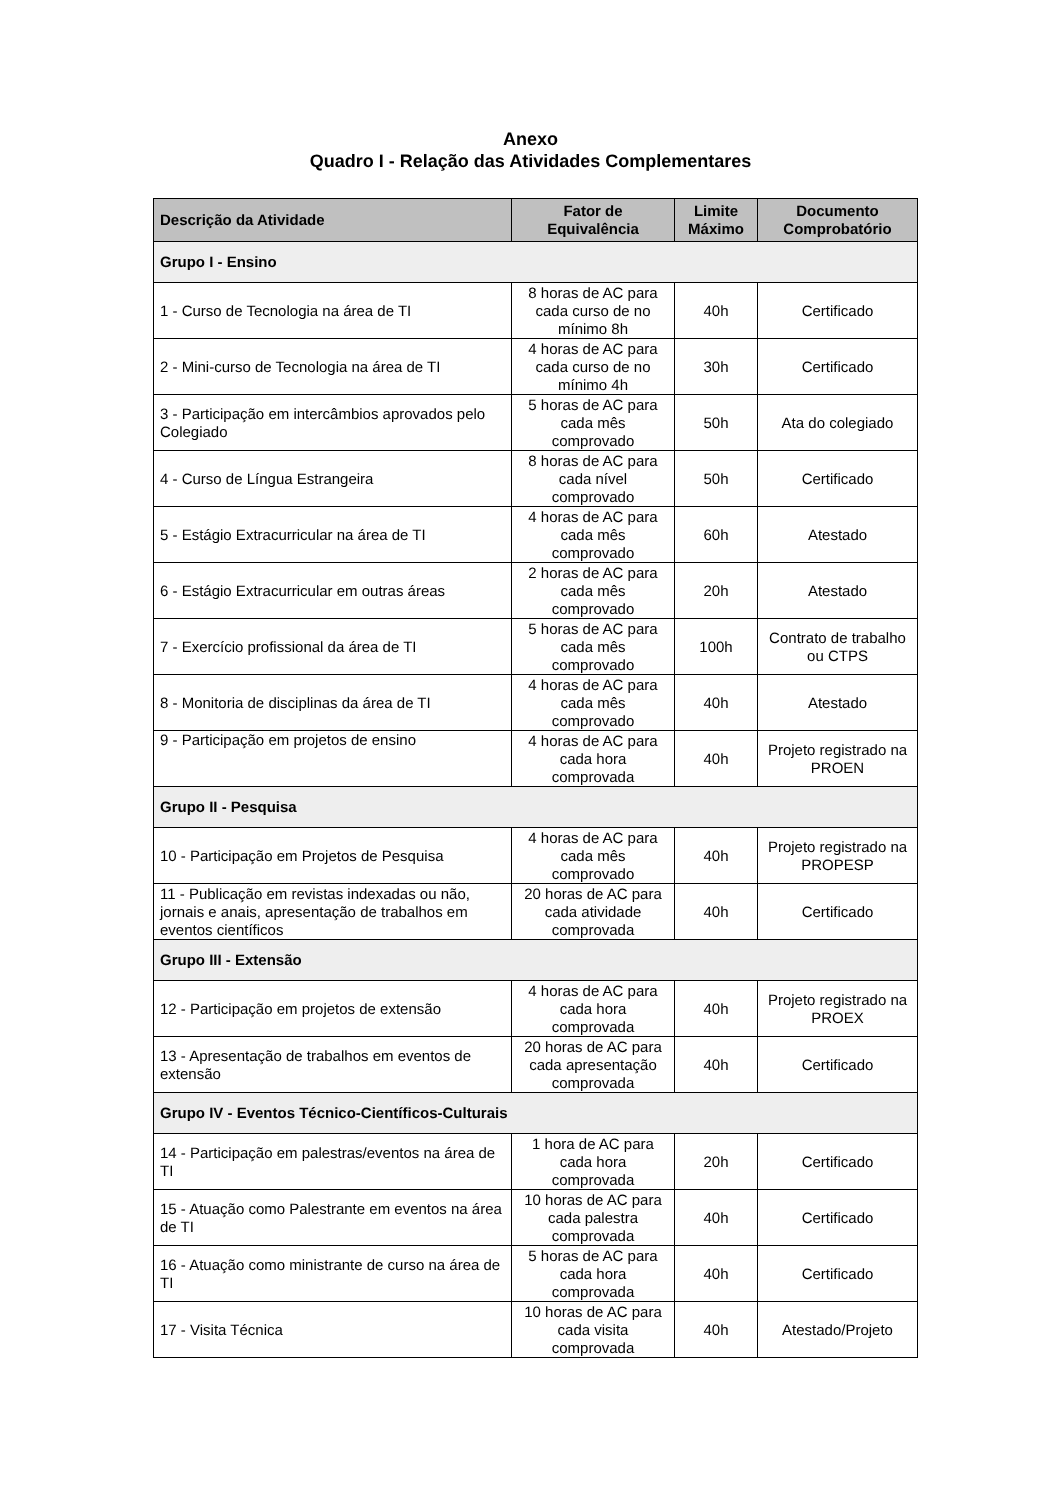Anexo
Quadro I - Relação das Atividades Complementares
| Descrição da Atividade | Fator de Equivalência | Limite Máximo | Documento Comprobatório |
| --- | --- | --- | --- |
| Grupo I - Ensino | | | |
| 1 - Curso de Tecnologia na área de TI | 8 horas de AC para cada curso de no mínimo 8h | 40h | Certificado |
| 2 - Mini-curso de Tecnologia na área de TI | 4 horas de AC para cada curso de no mínimo 4h | 30h | Certificado |
| 3 - Participação em intercâmbios aprovados pelo Colegiado | 5 horas de AC para cada mês comprovado | 50h | Ata do colegiado |
| 4 - Curso de Língua Estrangeira | 8 horas de AC para cada nível comprovado | 50h | Certificado |
| 5 - Estágio Extracurricular na área de TI | 4 horas de AC para cada mês comprovado | 60h | Atestado |
| 6 - Estágio Extracurricular em outras áreas | 2 horas de AC para cada mês comprovado | 20h | Atestado |
| 7 - Exercício profissional da área de TI | 5 horas de AC para cada mês comprovado | 100h | Contrato de trabalho ou CTPS |
| 8 - Monitoria de disciplinas da área de TI | 4 horas de AC para cada mês comprovado | 40h | Atestado |
| 9 - Participação em projetos de ensino | 4 horas de AC para cada hora comprovada | 40h | Projeto registrado na PROEN |
| Grupo II - Pesquisa | | | |
| 10 - Participação em Projetos de Pesquisa | 4 horas de AC para cada mês comprovado | 40h | Projeto registrado na PROPESP |
| 11 - Publicação em revistas indexadas ou não, jornais e anais, apresentação de trabalhos em eventos científicos | 20 horas de AC para cada atividade comprovada | 40h | Certificado |
| Grupo III - Extensão | | | |
| 12 - Participação em projetos de extensão | 4 horas de AC para cada hora comprovada | 40h | Projeto registrado na PROEX |
| 13 - Apresentação de trabalhos em eventos de extensão | 20 horas de AC para cada apresentação comprovada | 40h | Certificado |
| Grupo IV - Eventos Técnico-Científicos-Culturais | | | |
| 14 - Participação em palestras/eventos na área de TI | 1 hora de AC para cada hora comprovada | 20h | Certificado |
| 15 - Atuação como Palestrante em eventos na área de TI | 10 horas de AC para cada palestra comprovada | 40h | Certificado |
| 16 - Atuação como ministrante de curso na área de TI | 5 horas de AC para cada hora comprovada | 40h | Certificado |
| 17 - Visita Técnica | 10 horas de AC para cada visita comprovada | 40h | Atestado/Projeto |